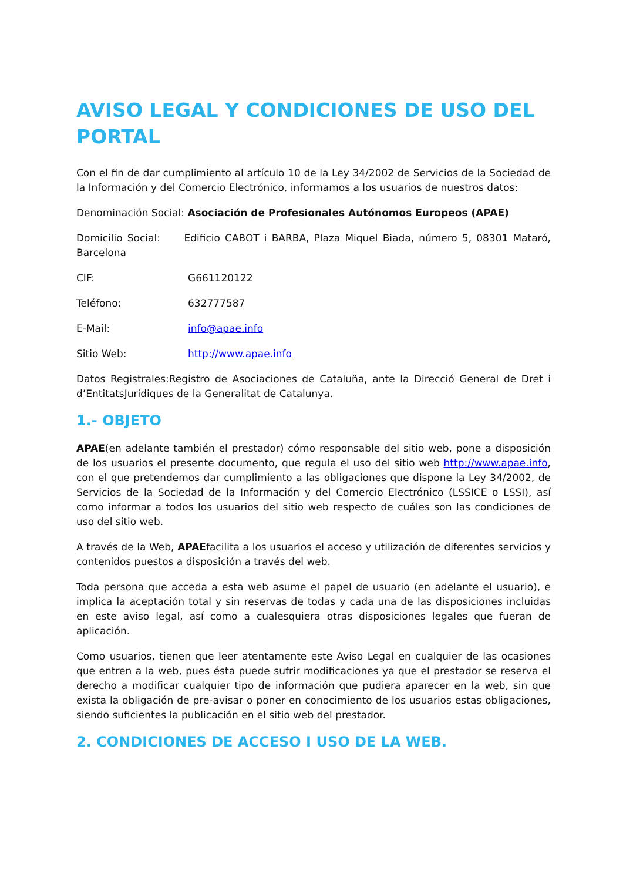AVISO LEGAL Y CONDICIONES DE USO DEL PORTAL
Con el fin de dar cumplimiento al artículo 10 de la Ley 34/2002 de Servicios de la Sociedad de la Información y del Comercio Electrónico, informamos a los usuarios de nuestros datos:
Denominación Social: Asociación de Profesionales Autónomos Europeos (APAE)
Domicilio Social: Edificio CABOT i BARBA, Plaza Miquel Biada, número 5, 08301 Mataró, Barcelona
CIF: G661120122
Teléfono: 632777587
E-Mail: info@apae.info
Sitio Web: http://www.apae.info
Datos Registrales:Registro de Asociaciones de Cataluña, ante la Direcció General de Dret i d’EntitatsJurídiques de la Generalitat de Catalunya.
1.- OBJETO
APAE(en adelante también el prestador) cómo responsable del sitio web, pone a disposición de los usuarios el presente documento, que regula el uso del sitio web http://www.apae.info, con el que pretendemos dar cumplimiento a las obligaciones que dispone la Ley 34/2002, de Servicios de la Sociedad de la Información y del Comercio Electrónico (LSSICE o LSSI), así como informar a todos los usuarios del sitio web respecto de cuáles son las condiciones de uso del sitio web.
A través de la Web, APAEfacilita a los usuarios el acceso y utilización de diferentes servicios y contenidos puestos a disposición a través del web.
Toda persona que acceda a esta web asume el papel de usuario (en adelante el usuario), e implica la aceptación total y sin reservas de todas y cada una de las disposiciones incluidas en este aviso legal, así como a cualesquiera otras disposiciones legales que fueran de aplicación.
Como usuarios, tienen que leer atentamente este Aviso Legal en cualquier de las ocasiones que entren a la web, pues ésta puede sufrir modificaciones ya que el prestador se reserva el derecho a modificar cualquier tipo de información que pudiera aparecer en la web, sin que exista la obligación de pre-avisar o poner en conocimiento de los usuarios estas obligaciones, siendo suficientes la publicación en el sitio web del prestador.
2. CONDICIONES DE ACCESO I USO DE LA WEB.